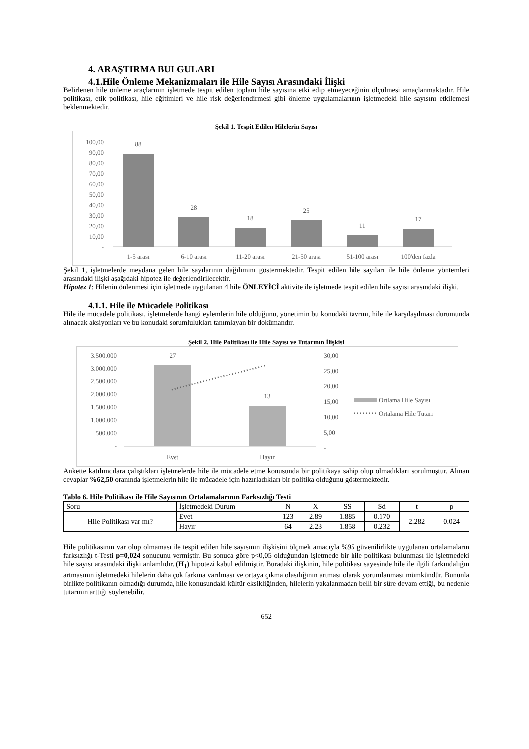4. ARAŞTIRMA BULGULARI
4.1.Hile Önleme Mekanizmaları ile Hile Sayısı Arasındaki İlişki
Belirlenen hile önleme araçlarının işletmede tespit edilen toplam hile sayısına etki edip etmeyeceğinin ölçülmesi amaçlanmaktadır. Hile politikası, etik politikası, hile eğitimleri ve hile risk değerlendirmesi gibi önleme uygulamalarının işletmedeki hile sayısını etkilemesi beklenmektedir.
Şekil 1. Tespit Edilen Hilelerin Sayısı
100,00
90,00
80,00
70,00
60,00
50,00
40,00
30,00
20,00
10,00
-
88
28
18
25
11
17
1-5 arası
6-10 arası
11-20 arası
21-50 arası
51-100 arası
100'den fazla
Şekil 1, işletmelerde meydana gelen hile sayılarının dağılımını göstermektedir. Tespit edilen hile sayıları ile hile önleme yöntemleri arasındaki ilişki aşağıdaki hipotez ile değerlendirilecektir.
Hipotez 1: Hilenin önlenmesi için işletmede uygulanan 4 hile ÖNLEYİCİ aktivite ile işletmede tespit edilen hile sayısı arasındaki ilişki.
4.1.1. Hile ile Mücadele Politikası
Hile ile mücadele politikası, işletmelerde hangi eylemlerin hile olduğunu, yönetimin bu konudaki tavrını, hile ile karşılaşılması durumunda alınacak aksiyonları ve bu konudaki sorumlulukları tanımlayan bir dokümandır.
Şekil 2. Hile Politikası ile Hile Sayısı ve Tutarının İlişkisi
3.500.000
3.000.000
2.500.000
2.000.000
1.500.000
1.000.000
500.000
-
27
13
Evet
Hayır
30,00
25,00
20,00
15,00
10,00
5,00
-
Ortlama Hile Sayısı
Ortalama Hile Tutarı
Ankette katılımcılara çalıştıkları işletmelerde hile ile mücadele etme konusunda bir politikaya sahip olup olmadıkları sorulmuştur. Alınan cevaplar %62,50 oranında işletmelerin hile ile mücadele için hazırladıkları bir politika olduğunu göstermektedir.
Tablo 6. Hile Politikası ile Hile Sayısının Ortalamalarının Farksızlığı Testi
| Soru | İşletmedeki Durum | N | X | SS | Sd | t | p |
| --- | --- | --- | --- | --- | --- | --- | --- |
| Hile Politikası var mı? | Evet | 123 | 2.89 | 1.885 | 0.170 | 2.282 | 0.024 |
| | Hayır | 64 | 2.23 | 1.858 | 0.232 | | |
Hile politikasının var olup olmaması ile tespit edilen hile sayısının ilişkisini ölçmek amacıyla %95 güvenilirlikte uygulanan ortalamaların farksızlığı t-Testi p=0,024 sonucunu vermiştir. Bu sonuca göre p<0,05 olduğundan işletmede bir hile politikası bulunması ile işletmedeki hile sayısı arasındaki ilişki anlamlıdır. (H<sub>1</sub>) hipotezi kabul edilmiştir. Buradaki ilişkinin, hile politikası sayesinde hile ile ilgili farkındalığın artmasının işletmedeki hilelerin daha çok farkına varılması ve ortaya çıkma olasılığının artması olarak yorumlanması mümkündür. Bununla birlikte politikanın olmadığı durumda, hile konusundaki kültür eksikliğinden, hilelerin yakalanmadan belli bir süre devam ettiği, bu nedenle tutarının arttığı söylenebilir.
652